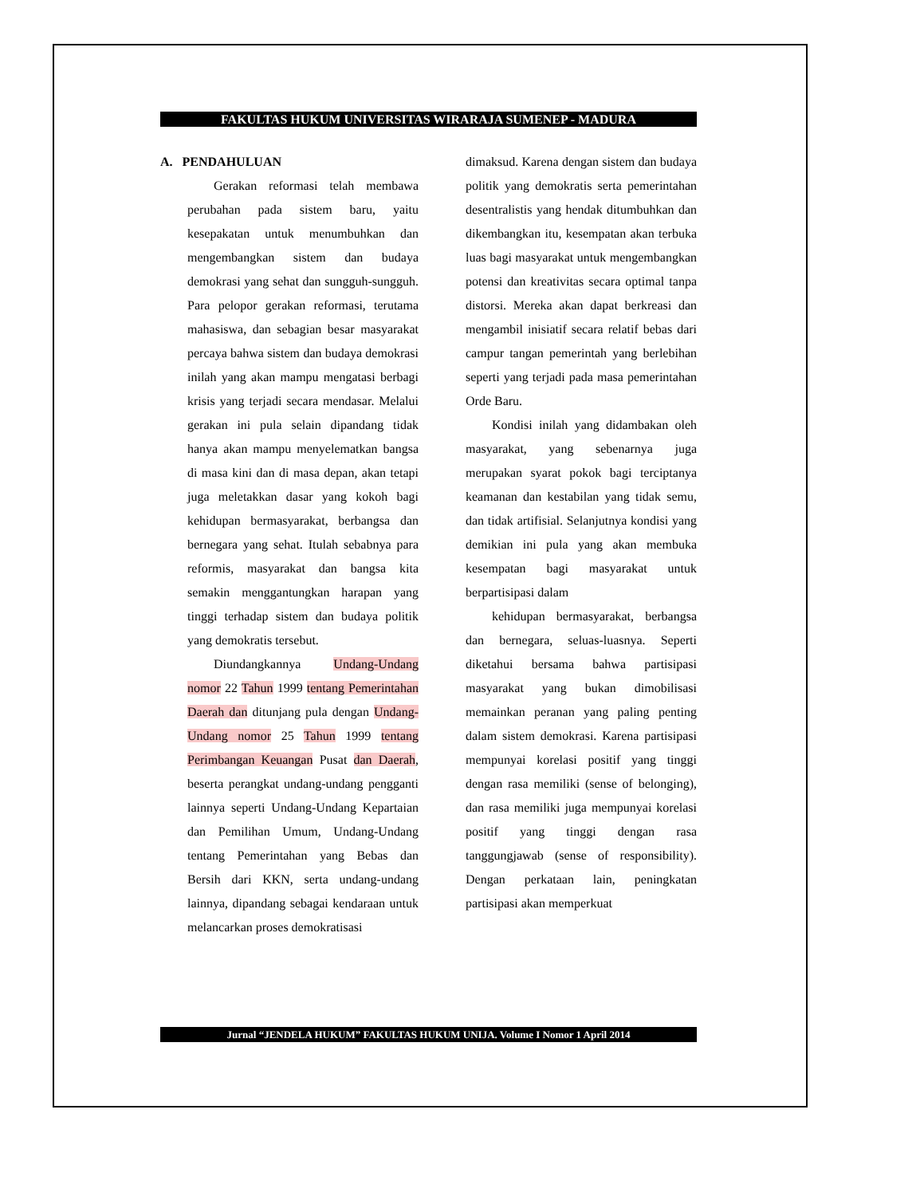FAKULTAS HUKUM UNIVERSITAS WIRARAJA SUMENEP - MADURA
A. PENDAHULUAN
Gerakan reformasi telah membawa perubahan pada sistem baru, yaitu kesepakatan untuk menumbuhkan dan mengembangkan sistem dan budaya demokrasi yang sehat dan sungguh-sungguh. Para pelopor gerakan reformasi, terutama mahasiswa, dan sebagian besar masyarakat percaya bahwa sistem dan budaya demokrasi inilah yang akan mampu mengatasi berbagi krisis yang terjadi secara mendasar. Melalui gerakan ini pula selain dipandang tidak hanya akan mampu menyelematkan bangsa di masa kini dan di masa depan, akan tetapi juga meletakkan dasar yang kokoh bagi kehidupan bermasyarakat, berbangsa dan bernegara yang sehat. Itulah sebabnya para reformis, masyarakat dan bangsa kita semakin menggantungkan harapan yang tinggi terhadap sistem dan budaya politik yang demokratis tersebut.
Diundangkannya Undang-Undang nomor 22 Tahun 1999 tentang Pemerintahan Daerah dan ditunjang pula dengan Undang-Undang nomor 25 Tahun 1999 tentang Perimbangan Keuangan Pusat dan Daerah, beserta perangkat undang-undang pengganti lainnya seperti Undang-Undang Kepartaian dan Pemilihan Umum, Undang-Undang tentang Pemerintahan yang Bebas dan Bersih dari KKN, serta undang-undang lainnya, dipandang sebagai kendaraan untuk melancarkan proses demokratisasi
dimaksud. Karena dengan sistem dan budaya politik yang demokratis serta pemerintahan desentralistis yang hendak ditumbuhkan dan dikembangkan itu, kesempatan akan terbuka luas bagi masyarakat untuk mengembangkan potensi dan kreativitas secara optimal tanpa distorsi. Mereka akan dapat berkreasi dan mengambil inisiatif secara relatif bebas dari campur tangan pemerintah yang berlebihan seperti yang terjadi pada masa pemerintahan Orde Baru.
Kondisi inilah yang didambakan oleh masyarakat, yang sebenarnya juga merupakan syarat pokok bagi terciptanya keamanan dan kestabilan yang tidak semu, dan tidak artifisial. Selanjutnya kondisi yang demikian ini pula yang akan membuka kesempatan bagi masyarakat untuk berpartisipasi dalam
kehidupan bermasyarakat, berbangsa dan bernegara, seluas-luasnya. Seperti diketahui bersama bahwa partisipasi masyarakat yang bukan dimobilisasi memainkan peranan yang paling penting dalam sistem demokrasi. Karena partisipasi mempunyai korelasi positif yang tinggi dengan rasa memiliki (sense of belonging), dan rasa memiliki juga mempunyai korelasi positif yang tinggi dengan rasa tanggungjawab (sense of responsibility). Dengan perkataan lain, peningkatan partisipasi akan memperkuat
Jurnal “JENDELA HUKUM” FAKULTAS HUKUM UNIJA. Volume I Nomor 1 April 2014